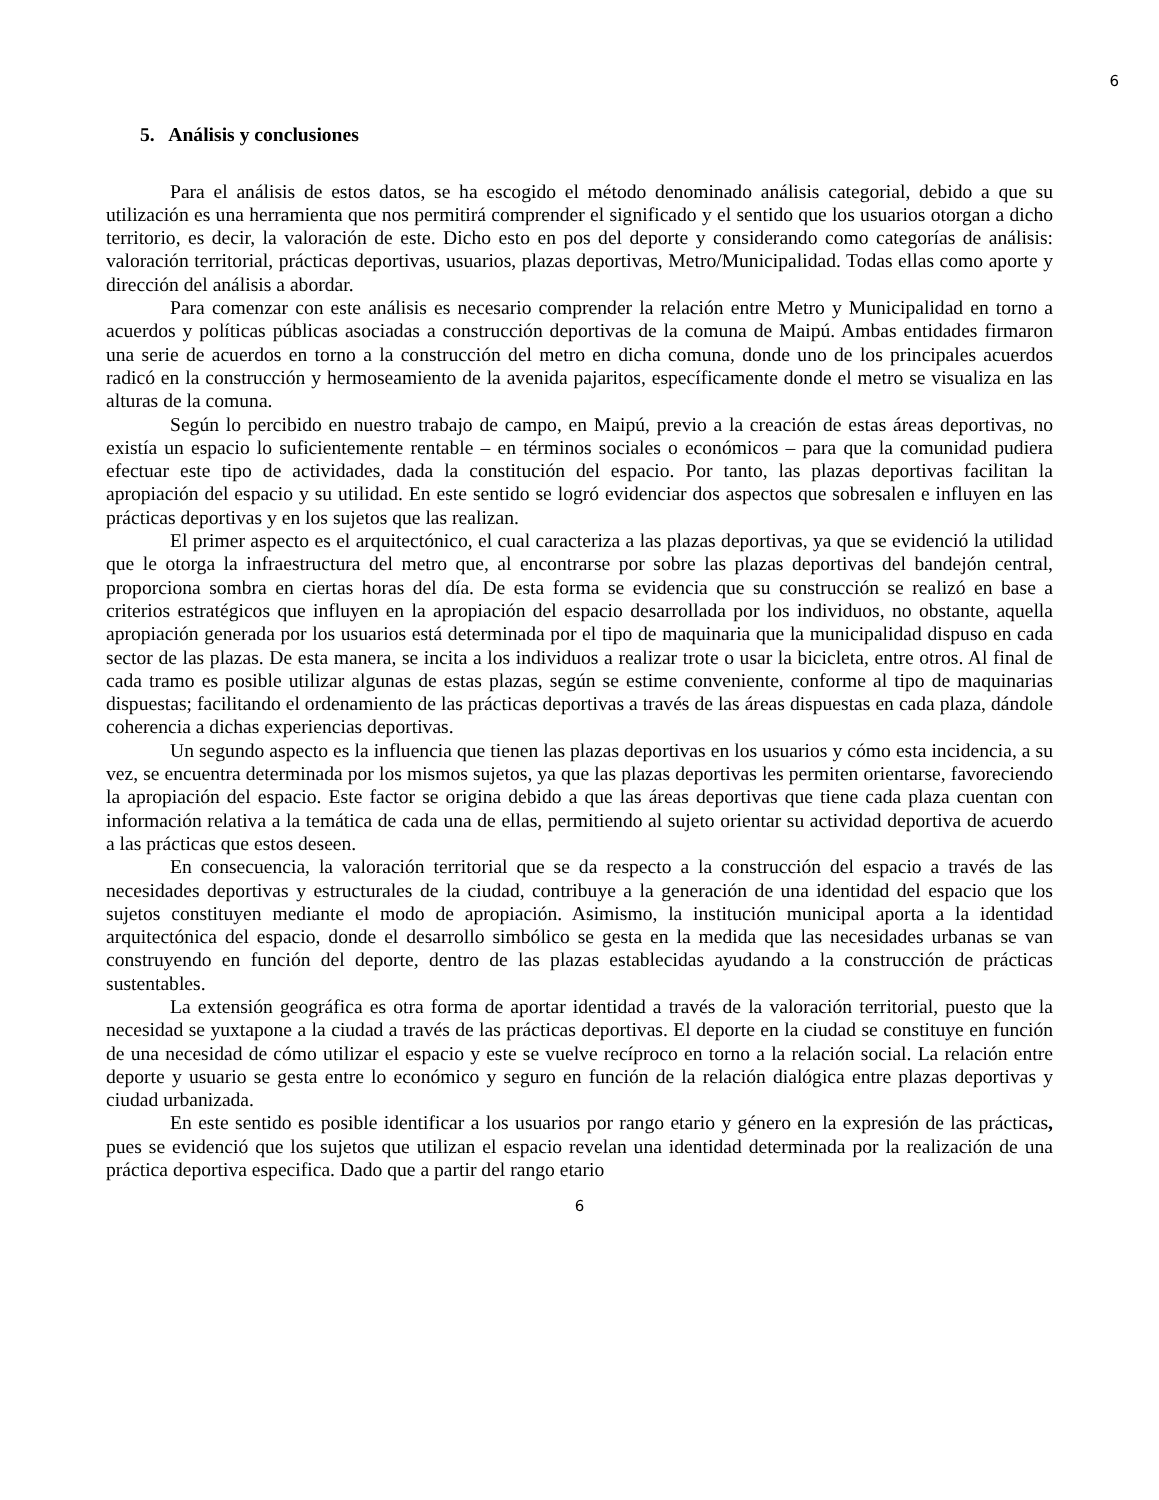6
5. Análisis y conclusiones
Para el análisis de estos datos, se ha escogido el método denominado análisis categorial, debido a que su utilización es una herramienta que nos permitirá comprender el significado y el sentido que los usuarios otorgan a dicho territorio, es decir, la valoración de este. Dicho esto en pos del deporte y considerando como categorías de análisis: valoración territorial, prácticas deportivas, usuarios, plazas deportivas, Metro/Municipalidad. Todas ellas como aporte y dirección del análisis a abordar.
Para comenzar con este análisis es necesario comprender la relación entre Metro y Municipalidad en torno a acuerdos y políticas públicas asociadas a construcción deportivas de la comuna de Maipú. Ambas entidades firmaron una serie de acuerdos en torno a la construcción del metro en dicha comuna, donde uno de los principales acuerdos radicó en la construcción y hermoseamiento de la avenida pajaritos, específicamente donde el metro se visualiza en las alturas de la comuna.
Según lo percibido en nuestro trabajo de campo, en Maipú, previo a la creación de estas áreas deportivas, no existía un espacio lo suficientemente rentable – en términos sociales o económicos – para que la comunidad pudiera efectuar este tipo de actividades, dada la constitución del espacio. Por tanto, las plazas deportivas facilitan la apropiación del espacio y su utilidad. En este sentido se logró evidenciar dos aspectos que sobresalen e influyen en las prácticas deportivas y en los sujetos que las realizan.
El primer aspecto es el arquitectónico, el cual caracteriza a las plazas deportivas, ya que se evidenció la utilidad que le otorga la infraestructura del metro que, al encontrarse por sobre las plazas deportivas del bandejón central, proporciona sombra en ciertas horas del día. De esta forma se evidencia que su construcción se realizó en base a criterios estratégicos que influyen en la apropiación del espacio desarrollada por los individuos, no obstante, aquella apropiación generada por los usuarios está determinada por el tipo de maquinaria que la municipalidad dispuso en cada sector de las plazas. De esta manera, se incita a los individuos a realizar trote o usar la bicicleta, entre otros. Al final de cada tramo es posible utilizar algunas de estas plazas, según se estime conveniente, conforme al tipo de maquinarias dispuestas; facilitando el ordenamiento de las prácticas deportivas a través de las áreas dispuestas en cada plaza, dándole coherencia a dichas experiencias deportivas.
Un segundo aspecto es la influencia que tienen las plazas deportivas en los usuarios y cómo esta incidencia, a su vez, se encuentra determinada por los mismos sujetos, ya que las plazas deportivas les permiten orientarse, favoreciendo la apropiación del espacio. Este factor se origina debido a que las áreas deportivas que tiene cada plaza cuentan con información relativa a la temática de cada una de ellas, permitiendo al sujeto orientar su actividad deportiva de acuerdo a las prácticas que estos deseen.
En consecuencia, la valoración territorial que se da respecto a la construcción del espacio a través de las necesidades deportivas y estructurales de la ciudad, contribuye a la generación de una identidad del espacio que los sujetos constituyen mediante el modo de apropiación. Asimismo, la institución municipal aporta a la identidad arquitectónica del espacio, donde el desarrollo simbólico se gesta en la medida que las necesidades urbanas se van construyendo en función del deporte, dentro de las plazas establecidas ayudando a la construcción de prácticas sustentables.
La extensión geográfica es otra forma de aportar identidad a través de la valoración territorial, puesto que la necesidad se yuxtapone a la ciudad a través de las prácticas deportivas. El deporte en la ciudad se constituye en función de una necesidad de cómo utilizar el espacio y este se vuelve recíproco en torno a la relación social. La relación entre deporte y usuario se gesta entre lo económico y seguro en función de la relación dialógica entre plazas deportivas y ciudad urbanizada.
En este sentido es posible identificar a los usuarios por rango etario y género en la expresión de las prácticas, pues se evidenció que los sujetos que utilizan el espacio revelan una identidad determinada por la realización de una práctica deportiva especifica. Dado que a partir del rango etario
6